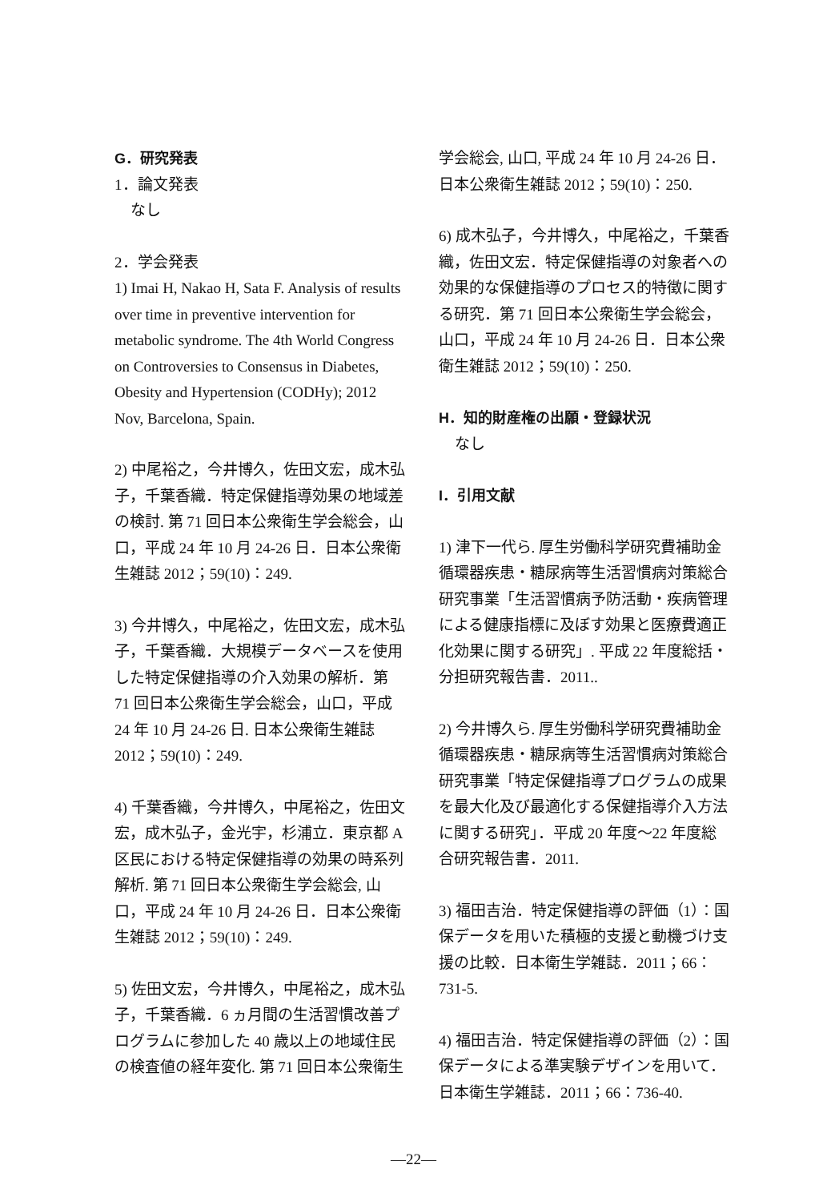G．研究発表
1．論文発表
なし
2．学会発表
1) Imai H, Nakao H, Sata F. Analysis of results over time in preventive intervention for metabolic syndrome. The 4th World Congress on Controversies to Consensus in Diabetes, Obesity and Hypertension (CODHy); 2012 Nov, Barcelona, Spain.
2) 中尾裕之，今井博久，佐田文宏，成木弘子，千葉香織．特定保健指導効果の地域差の検討. 第 71 回日本公衆衛生学会総会，山口，平成 24 年 10 月 24-26 日．日本公衆衛生雑誌 2012；59(10)：249.
3) 今井博久，中尾裕之，佐田文宏，成木弘子，千葉香織．大規模データベースを使用した特定保健指導の介入効果の解析．第 71 回日本公衆衛生学会総会，山口，平成 24 年 10 月 24-26 日. 日本公衆衛生雑誌 2012；59(10)：249.
4) 千葉香織，今井博久，中尾裕之，佐田文宏，成木弘子，金光宇，杉浦立．東京都 A 区民における特定保健指導の効果の時系列解析. 第 71 回日本公衆衛生学会総会, 山口，平成 24 年 10 月 24-26 日．日本公衆衛生雑誌 2012；59(10)：249.
5) 佐田文宏，今井博久，中尾裕之，成木弘子，千葉香織．6 ヵ月間の生活習慣改善プログラムに参加した 40 歳以上の地域住民の検査値の経年変化. 第 71 回日本公衆衛生
学会総会, 山口, 平成 24 年 10 月 24-26 日．日本公衆衛生雑誌 2012；59(10)：250.
6) 成木弘子，今井博久，中尾裕之，千葉香織，佐田文宏．特定保健指導の対象者への効果的な保健指導のプロセス的特徴に関する研究．第 71 回日本公衆衛生学会総会，山口，平成 24 年 10 月 24-26 日．日本公衆衛生雑誌 2012；59(10)：250.
H．知的財産権の出願・登録状況
なし
I．引用文献
1) 津下一代ら. 厚生労働科学研究費補助金循環器疾患・糖尿病等生活習慣病対策総合研究事業「生活習慣病予防活動・疾病管理による健康指標に及ぼす効果と医療費適正化効果に関する研究」. 平成 22 年度総括・分担研究報告書．2011..
2) 今井博久ら. 厚生労働科学研究費補助金循環器疾患・糖尿病等生活習慣病対策総合研究事業「特定保健指導プログラムの成果を最大化及び最適化する保健指導介入方法に関する研究」．平成 20 年度～22 年度総合研究報告書．2011.
3) 福田吉治．特定保健指導の評価（1）：国保データを用いた積極的支援と動機づけ支援の比較．日本衛生学雑誌．2011；66：731-5.
4) 福田吉治．特定保健指導の評価（2）：国保データによる準実験デザインを用いて．日本衛生学雑誌．2011；66：736-40.
—22—